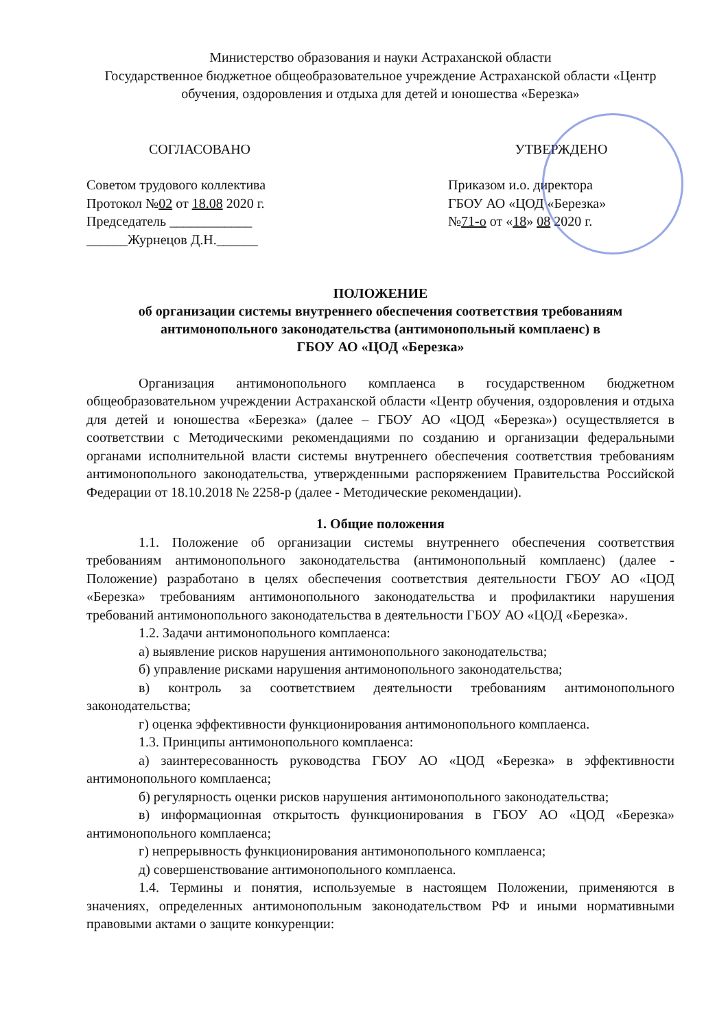Министерство образования и науки Астраханской области
Государственное бюджетное общеобразовательное учреждение Астраханской области «Центр обучения, оздоровления и отдыха для детей и юношества «Березка»
СОГЛАСОВАНО
Советом трудового коллектива
Протокол №02 от 18.08 2020 г.
Председатель ____________
______Журнецов Д.Н.______
УТВЕРЖДЕНО
Приказом и.о. директора
ГБОУ АО «ЦОД «Березка»
№71-о от «18» 08 2020 г.
ПОЛОЖЕНИЕ
об организации системы внутреннего обеспечения соответствия требованиям антимонопольного законодательства (антимонопольный комплаенс) в
ГБОУ АО «ЦОД «Березка»
Организация антимонопольного комплаенса в государственном бюджетном общеобразовательном учреждении Астраханской области «Центр обучения, оздоровления и отдыха для детей и юношества «Березка» (далее – ГБОУ АО «ЦОД «Березка») осуществляется в соответствии с Методическими рекомендациями по созданию и организации федеральными органами исполнительной власти системы внутреннего обеспечения соответствия требованиям антимонопольного законодательства, утвержденными распоряжением Правительства Российской Федерации от 18.10.2018 № 2258-р (далее - Методические рекомендации).
1. Общие положения
1.1. Положение об организации системы внутреннего обеспечения соответствия требованиям антимонопольного законодательства (антимонопольный комплаенс) (далее - Положение) разработано в целях обеспечения соответствия деятельности ГБОУ АО «ЦОД «Березка» требованиям антимонопольного законодательства и профилактики нарушения требований антимонопольного законодательства в деятельности ГБОУ АО «ЦОД «Березка».
1.2. Задачи антимонопольного комплаенса:
а) выявление рисков нарушения антимонопольного законодательства;
б) управление рисками нарушения антимонопольного законодательства;
в) контроль за соответствием деятельности требованиям антимонопольного законодательства;
г) оценка эффективности функционирования антимонопольного комплаенса.
1.3. Принципы антимонопольного комплаенса:
а) заинтересованность руководства ГБОУ АО «ЦОД «Березка» в эффективности антимонопольного комплаенса;
б) регулярность оценки рисков нарушения антимонопольного законодательства;
в) информационная открытость функционирования в ГБОУ АО «ЦОД «Березка» антимонопольного комплаенса;
г) непрерывность функционирования антимонопольного комплаенса;
д) совершенствование антимонопольного комплаенса.
1.4. Термины и понятия, используемые в настоящем Положении, применяются в значениях, определенных антимонопольным законодательством РФ и иными нормативными правовыми актами о защите конкуренции: